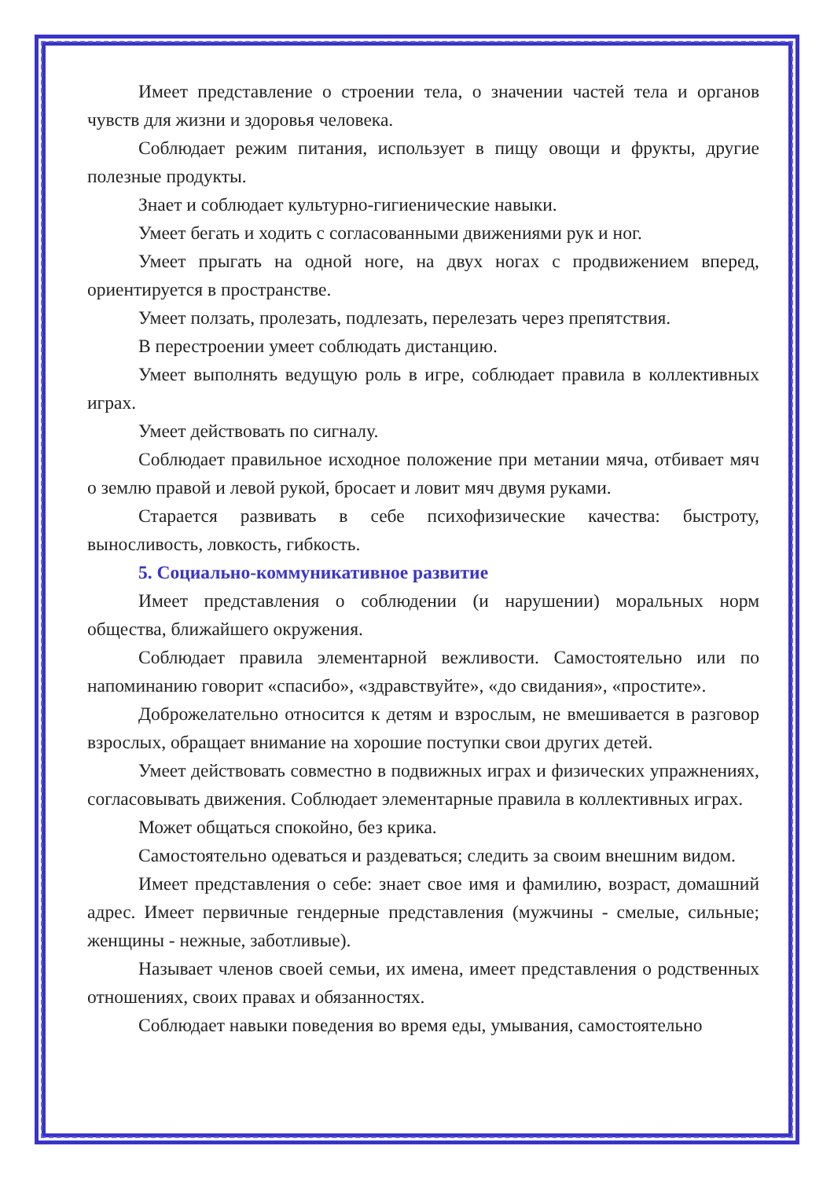Имеет представление о строении тела, о значении частей тела и органов чувств для жизни и здоровья человека.
Соблюдает режим питания, использует в пищу овощи и фрукты, другие полезные продукты.
Знает и соблюдает культурно-гигиенические навыки.
Умеет бегать и ходить с согласованными движениями рук и ног.
Умеет прыгать на одной ноге, на двух ногах с продвижением вперед, ориентируется в пространстве.
Умеет ползать, пролезать, подлезать, перелезать через препятствия.
В перестроении умеет соблюдать дистанцию.
Умеет выполнять ведущую роль в игре, соблюдает правила в коллективных играх.
Умеет действовать по сигналу.
Соблюдает правильное исходное положение при метании мяча, отбивает мяч о землю правой и левой рукой, бросает и ловит мяч двумя руками.
Старается развивать в себе психофизические качества: быстроту, выносливость, ловкость, гибкость.
5. Социально-коммуникативное развитие
Имеет представления о соблюдении (и нарушении) моральных норм общества, ближайшего окружения.
Соблюдает правила элементарной вежливости. Самостоятельно или по напоминанию говорит «спасибо», «здравствуйте», «до свидания», «простите».
Доброжелательно относится к детям и взрослым, не вмешивается в разговор взрослых, обращает внимание на хорошие поступки свои других детей.
Умеет действовать совместно в подвижных играх и физических упражнениях, согласовывать движения. Соблюдает элементарные правила в коллективных играх.
Может общаться спокойно, без крика.
Самостоятельно одеваться и раздеваться; следить за своим внешним видом.
Имеет представления о себе: знает свое имя и фамилию, возраст, домашний адрес. Имеет первичные гендерные представления (мужчины - смелые, сильные; женщины - нежные, заботливые).
Называет членов своей семьи, их имена, имеет представления о родственных отношениях, своих правах и обязанностях.
Соблюдает навыки поведения во время еды, умывания, самостоятельно